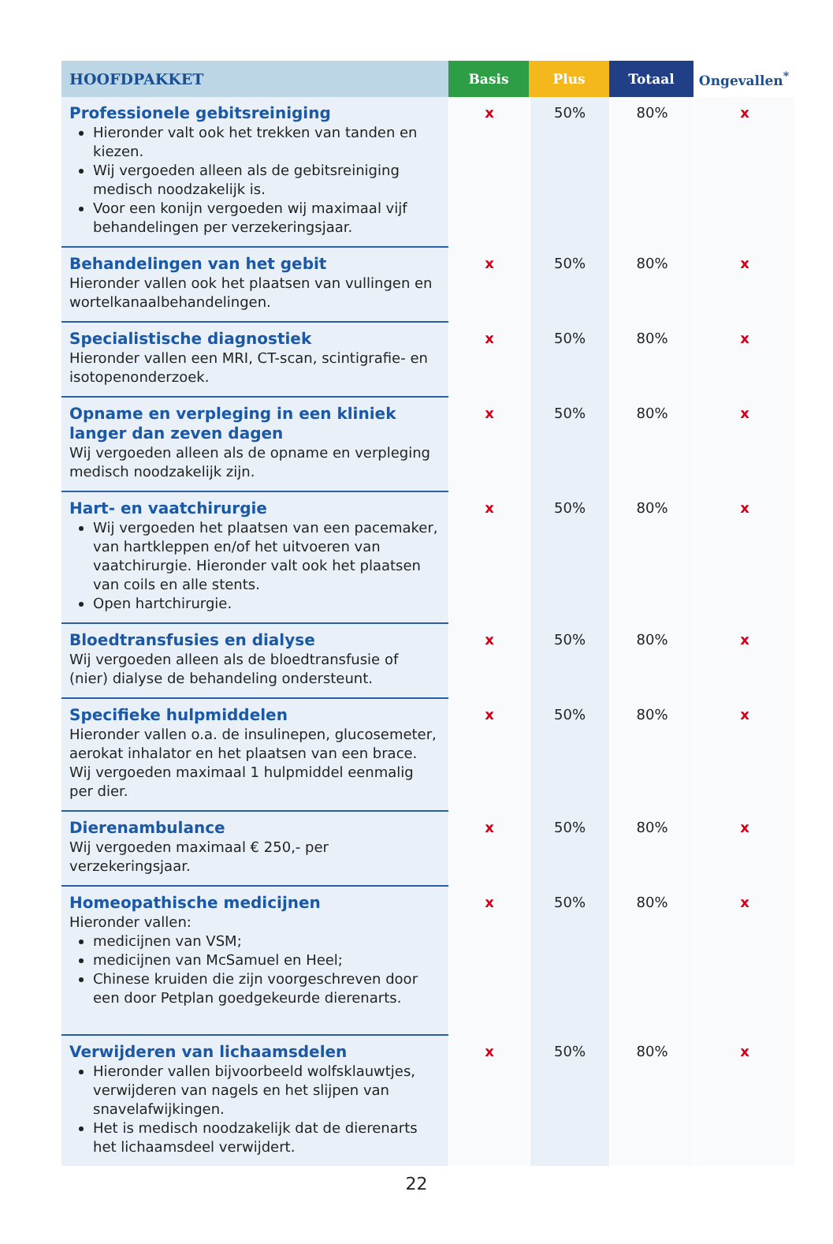| HOOFDPAKKET | Basis | Plus | Totaal | Ongevallen<sup>*</sup> |
| --- | --- | --- | --- | --- |
| Professionele gebitsreiniging Hieronder valt ook het trekken van tanden en kiezen. Wij vergoeden alleen als de gebitsreiniging medisch noodzakelijk is. Voor een konijn vergoeden wij maximaal vijf behandelingen per verzekeringsjaar. | x | 50% | 80% | x |
| Behandelingen van het gebit Hieronder vallen ook het plaatsen van vullingen en wortelkanaalbehandelingen. | x | 50% | 80% | x |
| Specialistische diagnostiek Hieronder vallen een MRI, CT-scan, scintigrafie- en isotopenonderzoek. | x | 50% | 80% | x |
| Opname en verpleging in een kliniek langer dan zeven dagen Wij vergoeden alleen als de opname en verpleging medisch noodzakelijk zijn. | x | 50% | 80% | x |
| Hart- en vaatchirurgie Wij vergoeden het plaatsen van een pacemaker, van hartkleppen en/of het uitvoeren van vaatchirurgie. Hieronder valt ook het plaatsen van coils en alle stents. Open hartchirurgie. | x | 50% | 80% | x |
| Bloedtransfusies en dialyse Wij vergoeden alleen als de bloedtransfusie of (nier) dialyse de behandeling ondersteunt. | x | 50% | 80% | x |
| Specifieke hulpmiddelen Hieronder vallen o.a. de insulinepen, glucosemeter, aerokat inhalator en het plaatsen van een brace. Wij vergoeden maximaal 1 hulpmiddel eenmalig per dier. | x | 50% | 80% | x |
| Dierenambulance Wij vergoeden maximaal € 250,- per verzekeringsjaar. | x | 50% | 80% | x |
| Homeopathische medicijnen Hieronder vallen: medicijnen van VSM; medicijnen van McSamuel en Heel; Chinese kruiden die zijn voorgeschreven door een door Petplan goedgekeurde dierenarts. | x | 50% | 80% | x |
| Verwijderen van lichaamsdelen Hieronder vallen bijvoorbeeld wolfsklauwtjes, verwijderen van nagels en het slijpen van snavelafwijkingen. Het is medisch noodzakelijk dat de dierenarts het lichaamsdeel verwijdert. | x | 50% | 80% | x |
22